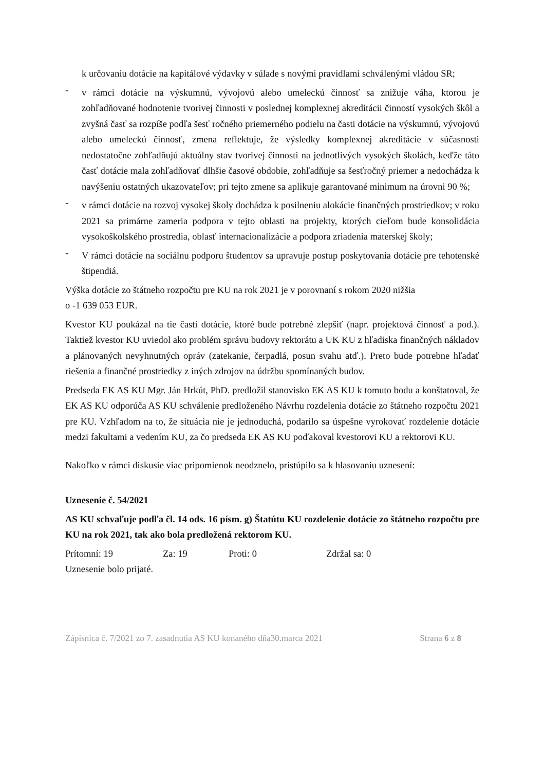k určovaniu dotácie na kapitálové výdavky v súlade s novými pravidlami schválenými vládou SR;
-
v rámci dotácie na výskumnú, vývojovú alebo umeleckú činnosť sa znižuje váha, ktorou je zohľadňované hodnotenie tvorivej činnosti v poslednej komplexnej akreditácii činností vysokých škôl a zvyšná časť sa rozpíše podľa šesť ročného priemerného podielu na časti dotácie na výskumnú, vývojovú alebo umeleckú činnosť, zmena reflektuje, že výsledky komplexnej akreditácie v súčasnosti nedostatočne zohľadňujú aktuálny stav tvorivej činnosti na jednotlivých vysokých školách, keďže táto časť dotácie mala zohľadňovať dlhšie časové obdobie, zohľadňuje sa šesťročný priemer a nedochádza k navýšeniu ostatných ukazovateľov; pri tejto zmene sa aplikuje garantované minimum na úrovni 90 %;
-
v rámci dotácie na rozvoj vysokej školy dochádza k posilneniu alokácie finančných prostriedkov; v roku 2021 sa primárne zameria podpora v tejto oblasti na projekty, ktorých cieľom bude konsolidácia vysokoškolského prostredia, oblasť internacionalizácie a podpora zriadenia materskej školy;
-
V rámci dotácie na sociálnu podporu študentov sa upravuje postup poskytovania dotácie pre tehotenské štipendiá.
Výška dotácie zo štátneho rozpočtu pre KU na rok 2021 je v porovnaní s rokom 2020 nižšia
o -1 639 053 EUR.
Kvestor KU poukázal na tie časti dotácie, ktoré bude potrebné zlepšiť (napr. projektová činnosť a pod.). Taktiež kvestor KU uviedol ako problém správu budovy rektorátu a UK KU z hľadiska finančných nákladov a plánovaných nevyhnutných opráv (zatekanie, čerpadlá, posun svahu atď.). Preto bude potrebne hľadať riešenia a finančné prostriedky z iných zdrojov na údržbu spomínaných budov.
Predseda EK AS KU Mgr. Ján Hrkút, PhD. predložil stanovisko EK AS KU k tomuto bodu a konštatoval, že EK AS KU odporúča AS KU schválenie predloženého Návrhu rozdelenia dotácie zo štátneho rozpočtu 2021 pre KU. Vzhľadom na to, že situácia nie je jednoduchá, podarilo sa úspešne vyrokovať rozdelenie dotácie medzi fakultami a vedením KU, za čo predseda EK AS KU poďakoval kvestorovi KU a rektorovi KU.
Nakoľko v rámci diskusie viac pripomienok neodznelo, pristúpilo sa k hlasovaniu uznesení:
Uznesenie č. 54/2021
AS KU schvaľuje podľa čl. 14 ods. 16 písm. g) Štatútu KU rozdelenie dotácie zo štátneho rozpočtu pre KU na rok 2021, tak ako bola predložená rektorom KU.
Prítomní: 19 Za: 19 Proti: 0 Zdržal sa: 0
Uznesenie bolo prijaté.
Zápisnica č. 7/2021 zo 7. zasadnutia AS KU konaného dňa30.marca 2021 Strana 6 z 8